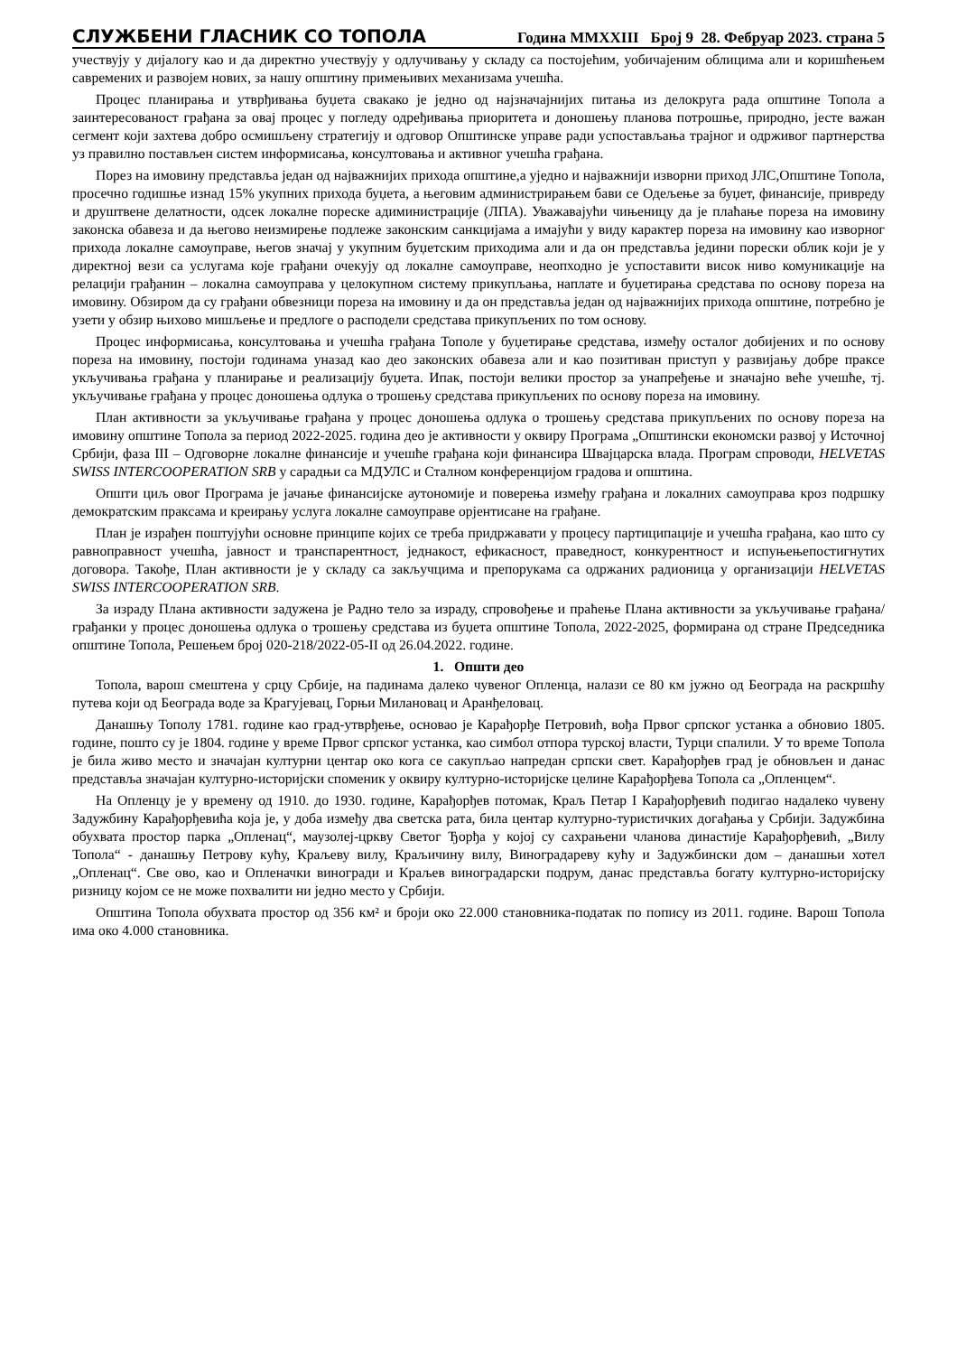СЛУЖБЕНИ ГЛАСНИК СО ТОПОЛА Година MMXXIII Број 9 28. Фебруар 2023. страна 5
учествују у дијалогу као и да директно учествују у одлучивању у складу са постојећим, уобичајеним облицима али и коришћењем савремених и развојем нових, за нашу општину примењивих механизама учешћа.
Процес планирања и утврђивања буџета свакако је једно од најзначајнијих питања из делокруга рада општине Топола а заинтересованост грађана за овај процес у погледу одређивања приоритета и доношењу планова потрошње, природно, јесте важан сегмент који захтева добро осмишљену стратегију и одговор Општинске управе ради успостављања трајног и одрживог партнерства уз правилно постављен систем информисања, консултовања и активног учешћа грађана.
Порез на имовину представља један од најважнијих прихода општине,а уједно и најважнији изворни приход ЈЛС,Општине Топола, просечно годишње изнад 15% укупних прихода буџета, а његовим администрирањем бави се Одељење за буџет, финансије, привреду и друштвене делатности, одсек локалне пореске адиминистрације (ЛПА). Уважавајући чињеницу да је плаћање пореза на имовину законска обавеза и да његово неизмирење подлеже законским санкцијама а имајући у виду карактер пореза на имовину као изворног прихода локалне самоуправе, његов значај у укупним буџетским приходима али и да он представља једини порески облик који је у директној вези са услугама које грађани очекују од локалне самоуправе, неопходно је успоставити висок ниво комуникације на релацији грађанин – локална самоуправа у целокупном систему прикупљања, наплате и буџетирања средстава по основу пореза на имовину. Обзиром да су грађани обвезници пореза на имовину и да он представља један од најважнијих прихода општине, потребно је узети у обзир њихово мишљење и предлоге о расподели средстава прикупљених по том основу.
Процес информисања, консултовања и учешћа грађана Тополе у буџетирање средстава, између осталог добијених и по основу пореза на имовину, постоји годинама уназад као део законских обавеза али и као позитиван приступ у развијању добре праксе укључивања грађана у планирање и реализацију буџета. Ипак, постоји велики простор за унапређење и значајно веће учешће, тј. укључивање грађана у процес доношења одлука о трошењу средстава прикупљених по основу пореза на имовину.
План активности за укључивање грађана у процес доношења одлука о трошењу средстава прикупљених по основу пореза на имовину општине Топола за период 2022-2025. година део је активности у оквиру Програма „Општински економски развој у Источној Србији, фаза III – Одговорне локалне финансије и учешће грађана који финансира Швајцарска влада. Програм спроводи, HELVETAS SWISS INTERCOOPERATION SRB у сарадњи са МДУЛС и Сталном конференцијом градова и општина.
Општи циљ овог Програма је јачање финансијске аутономије и поверења између грађана и локалних самоуправа кроз подршку демократским праксама и креирању услуга локалне самоуправе орјентисане на грађане.
План је израђен поштујући основне принципе којих се треба придржавати у процесу партиципације и учешћа грађана, као што су равноправност учешћа, јавност и транспарентност, једнакост, ефикасност, праведност, конкурентност и испуњењепостигнутих договора. Такође, План активности је у складу са закључцима и препорукама са одржаних радионица у организацији HELVETAS SWISS INTERCOOPERATION SRB.
За израду Плана активности задужена је Радно тело за израду, спровођење и праћење Плана активности за укључивање грађана/грађанки у процес доношења одлука о трошењу средстава из буџета општине Топола, 2022-2025, формирана од стране Председника општине Топола, Решењем број 020-218/2022-05-II од 26.04.2022. године.
1. Општи део
Топола, варош смештена у срцу Србије, на падинама далеко чувеног Опленца, налази се 80 км јужно од Београда на раскршћу путева који од Београда воде за Крагујевац, Горњи Милановац и Аранђеловац.
Данашњу Тополу 1781. године као град-утврђење, основао је Карађорђе Петровић, вођа Првог српског устанка а обновио 1805. године, пошто су је 1804. године у време Првог српског устанка, као симбол отпора турској власти, Турци спалили. У то време Топола је била живо место и значајан културни центар око кога се сакупљао напредан српски свет. Карађорђев град је обновљен и данас представља значајан културно-историјски споменик у оквиру културно-историјске целине Карађорђева Топола са „Опленцем“.
На Опленцу је у времену од 1910. до 1930. године, Карађорђев потомак, Краљ Петар I Карађорђевић подигао надалеко чувену Задужбину Карађорђевића која је, у доба између два светска рата, била центар културно-туристичких догађања у Србији. Задужбина обухвата простор парка „Опленац“, маузолеј-цркву Светог Ђорђа у којој су сахрањени чланова династије Карађорђевић, „Вилу Топола“ - данашњу Петрову кућу, Краљеву вилу, Краљичину вилу, Виноградареву кућу и Задужбински дом – данашњи хотел „Опленац“. Све ово, као и Опленачки виногради и Краљев виноградарски подрум, данас представља богату културно-историјску ризницу којом се не може похвалити ни једно место у Србији.
Општина Топола обухвата простор од 356 км² и броји око 22.000 становника-податак по попису из 2011. године. Варош Топола има око 4.000 становника.